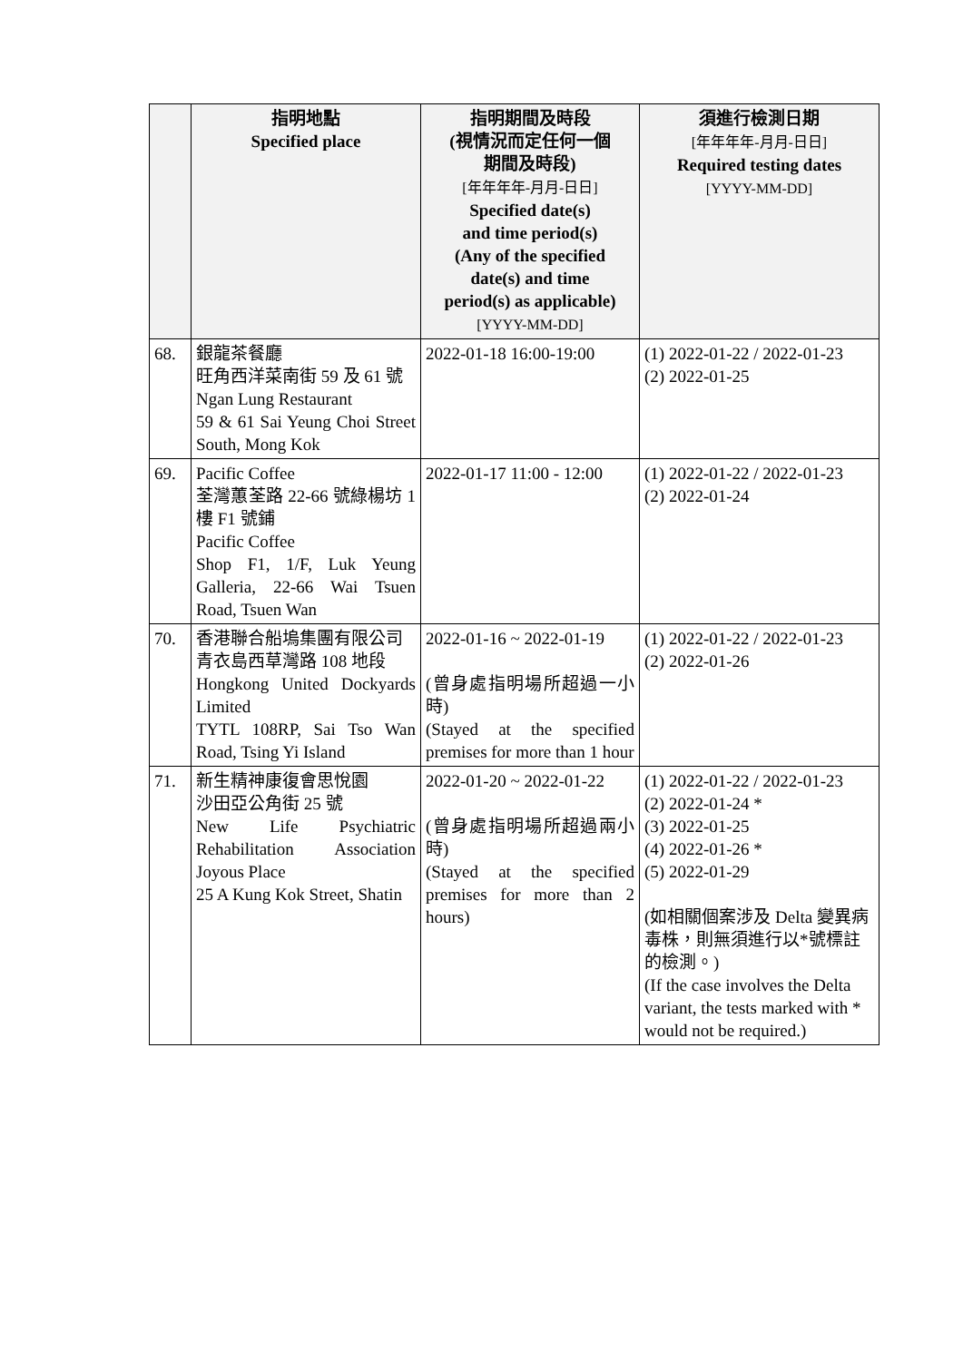| | 指明地點 Specified place | 指明期間及時段 (視情況而定任何一個 期間及時段) [年年年年-月月-日日] Specified date(s) and time period(s) (Any of the specified date(s) and time period(s) as applicable) [YYYY-MM-DD] | 須進行檢測日期 [年年年年-月月-日日] Required testing dates [YYYY-MM-DD] |
| --- | --- | --- | --- |
| 68. | 銀龍茶餐廳 旺角西洋菜南街 59 及 61 號 Ngan Lung Restaurant 59 & 61 Sai Yeung Choi Street South, Mong Kok | 2022-01-18 16:00-19:00 | (1) 2022-01-22 / 2022-01-23 (2) 2022-01-25 |
| 69. | Pacific Coffee 荃灣蕙荃路 22-66 號綠楊坊 1 樓 F1 號鋪 Pacific Coffee Shop F1, 1/F, Luk Yeung Galleria, 22-66 Wai Tsuen Road, Tsuen Wan | 2022-01-17 11:00 - 12:00 | (1) 2022-01-22 / 2022-01-23 (2) 2022-01-24 |
| 70. | 香港聯合船塢集團有限公司 青衣島西草灣路 108 地段 Hongkong United Dockyards Limited TYTL 108RP, Sai Tso Wan Road, Tsing Yi Island | 2022-01-16 ~ 2022-01-19 (曾身處指明場所超過一小時) (Stayed at the specified premises for more than 1 hour | (1) 2022-01-22 / 2022-01-23 (2) 2022-01-26 |
| 71. | 新生精神康復會思悅園 沙田亞公角街 25 號 New Life Psychiatric Rehabilitation Association Joyous Place 25 A Kung Kok Street, Shatin | 2022-01-20 ~ 2022-01-22 (曾身處指明場所超過兩小時) (Stayed at the specified premises for more than 2 hours) | (1) 2022-01-22 / 2022-01-23 (2) 2022-01-24 * (3) 2022-01-25 (4) 2022-01-26 * (5) 2022-01-29 (如相關個案涉及 Delta 變異病毒株，則無須進行以*號標註的檢測。) (If the case involves the Delta variant, the tests marked with * would not be required.) |